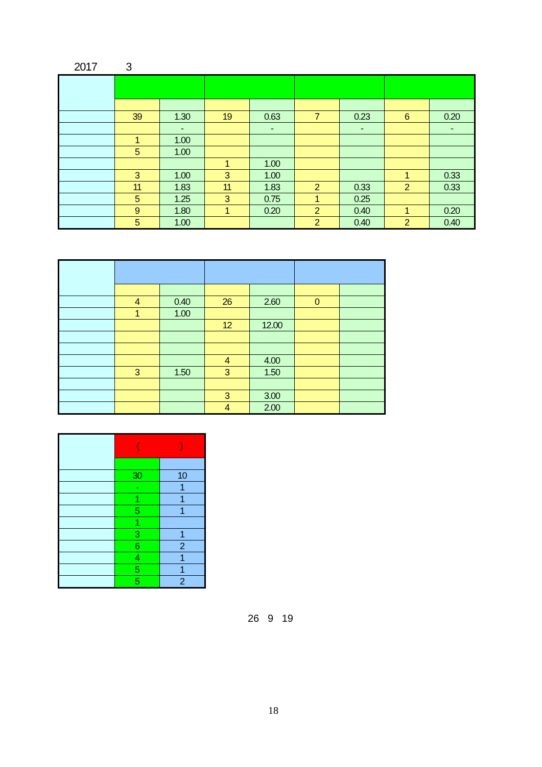2017 3
| | 39 | 1.30 | 19 | 0.63 | 7 | 0.23 | 6 | 0.20 |
| | | - | | - | | - | | - |
| | 1 | 1.00 | | | | | | |
| | 5 | 1.00 | | | | | | |
| | | | 1 | 1.00 | | | | |
| | 3 | 1.00 | 3 | 1.00 | | | 1 | 0.33 |
| | 11 | 1.83 | 11 | 1.83 | 2 | 0.33 | 2 | 0.33 |
| | 5 | 1.25 | 3 | 0.75 | 1 | 0.25 | | |
| | 9 | 1.80 | 1 | 0.20 | 2 | 0.40 | 1 | 0.20 |
| | 5 | 1.00 | | | 2 | 0.40 | 2 | 0.40 |
| | 4 | 0.40 | 26 | 2.60 | 0 | |
| | 1 | 1.00 | | | | |
| | | | 12 | 12.00 | | |
| | | | 4 | 4.00 | | |
| | 3 | 1.50 | 3 | 1.50 | | |
| | | | 3 | 3.00 | | |
| | | | 4 | 2.00 | | |
| | ( ) | |
| | 30 | 10 |
| | - | 1 |
| | 1 | 1 |
| | 5 | 1 |
| | 1 | |
| | 3 | 1 |
| | 6 | 2 |
| | 4 | 1 |
| | 5 | 1 |
| | 5 | 2 |
26 9 19
18